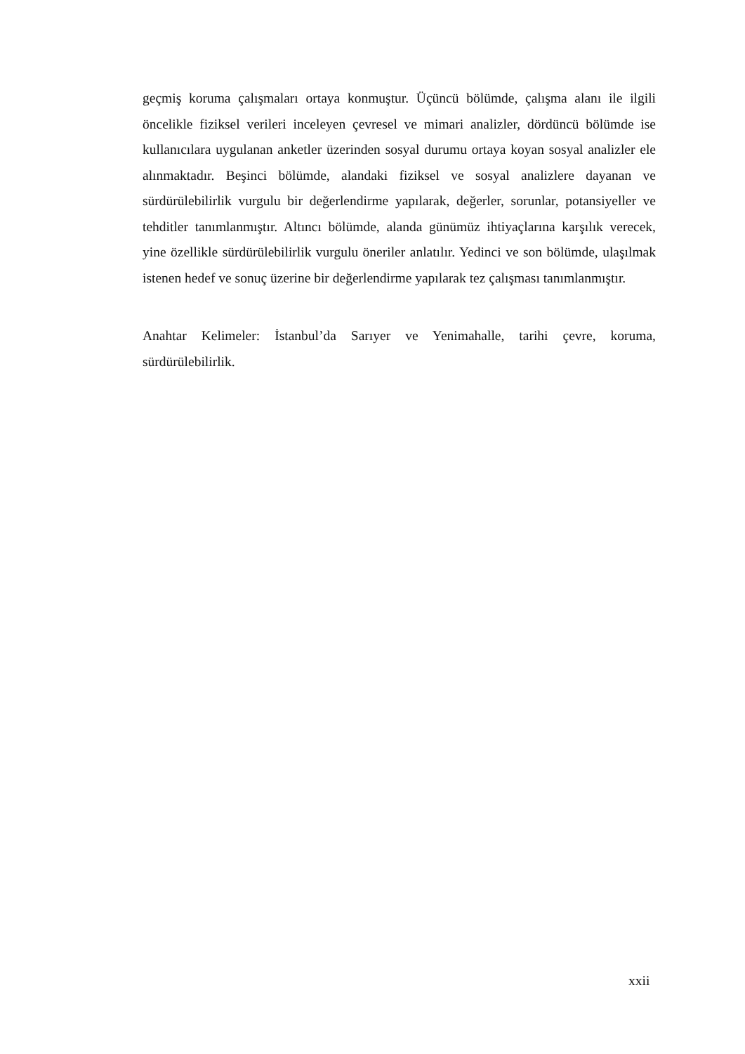geçmiş koruma çalışmaları ortaya konmuştur. Üçüncü bölümde, çalışma alanı ile ilgili öncelikle fiziksel verileri inceleyen çevresel ve mimari analizler, dördüncü bölümde ise kullanıcılara uygulanan anketler üzerinden sosyal durumu ortaya koyan sosyal analizler ele alınmaktadır. Beşinci bölümde, alandaki fiziksel ve sosyal analizlere dayanan ve sürdürülebilirlik vurgulu bir değerlendirme yapılarak, değerler, sorunlar, potansiyeller ve tehditler tanımlanmıştır. Altıncı bölümde, alanda günümüz ihtiyaçlarına karşılık verecek, yine özellikle sürdürülebilirlik vurgulu öneriler anlatılır. Yedinci ve son bölümde, ulaşılmak istenen hedef ve sonuç üzerine bir değerlendirme yapılarak tez çalışması tanımlanmıştır.
Anahtar Kelimeler: İstanbul’da Sarıyer ve Yenimahalle, tarihi çevre, koruma, sürdürülebilirlik.
xxii